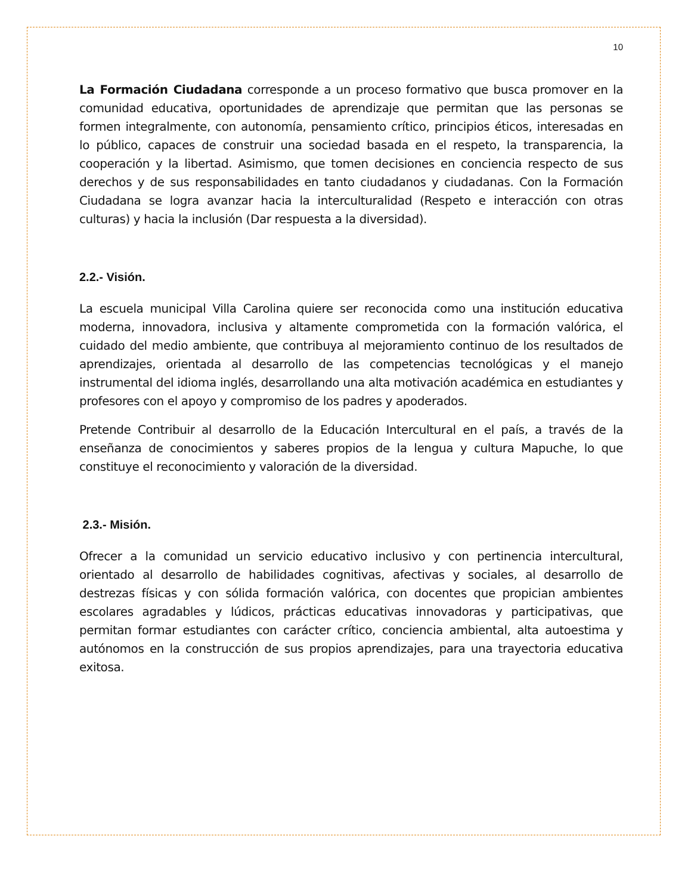10
La Formación Ciudadana corresponde a un proceso formativo que busca promover en la comunidad educativa, oportunidades de aprendizaje que permitan que las personas se formen integralmente, con autonomía, pensamiento crítico, principios éticos, interesadas en lo público, capaces de construir una sociedad basada en el respeto, la transparencia, la cooperación y la libertad. Asimismo, que tomen decisiones en conciencia respecto de sus derechos y de sus responsabilidades en tanto ciudadanos y ciudadanas. Con la Formación Ciudadana se logra avanzar hacia la interculturalidad (Respeto e interacción con otras culturas) y hacia la inclusión (Dar respuesta a la diversidad).
2.2.- Visión.
La escuela municipal Villa Carolina quiere ser reconocida como una institución educativa moderna, innovadora, inclusiva y altamente comprometida con la formación valórica, el cuidado del medio ambiente, que contribuya al mejoramiento continuo de los resultados de aprendizajes, orientada al desarrollo de las competencias tecnológicas y el manejo instrumental del idioma inglés, desarrollando una alta motivación académica en estudiantes y profesores con el apoyo y compromiso de los padres y apoderados.
Pretende Contribuir al desarrollo de la Educación Intercultural en el país, a través de la enseñanza de conocimientos y saberes propios de la lengua y cultura Mapuche, lo que constituye el reconocimiento y valoración de la diversidad.
2.3.- Misión.
Ofrecer a la comunidad un servicio educativo inclusivo y con pertinencia intercultural, orientado al desarrollo de habilidades cognitivas, afectivas y sociales, al desarrollo de destrezas físicas y con sólida formación valórica, con docentes que propician ambientes escolares agradables y lúdicos, prácticas educativas innovadoras y participativas, que permitan formar estudiantes con carácter crítico, conciencia ambiental, alta autoestima y autónomos en la construcción de sus propios aprendizajes, para una trayectoria educativa exitosa.